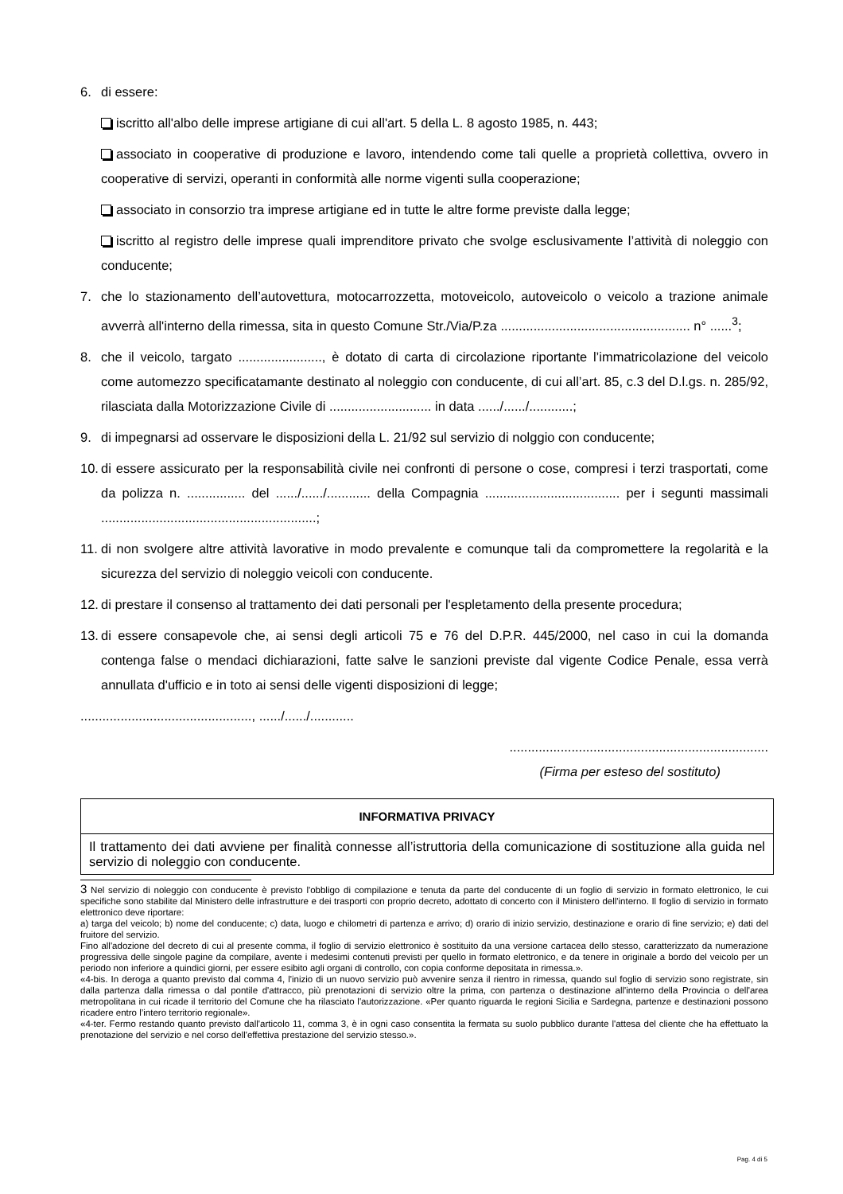6. di essere:
iscritto all'albo delle imprese artigiane di cui all'art. 5 della L. 8 agosto 1985, n. 443;
associato in cooperative di produzione e lavoro, intendendo come tali quelle a proprietà collettiva, ovvero in cooperative di servizi, operanti in conformità alle norme vigenti sulla cooperazione;
associato in consorzio tra imprese artigiane ed in tutte le altre forme previste dalla legge;
iscritto al registro delle imprese quali imprenditore privato che svolge esclusivamente l’attività di noleggio con conducente;
7. che lo stazionamento dell’autovettura, motocarrozzetta, motoveicolo, autoveicolo o veicolo a trazione animale avverrà all'interno della rimessa, sita in questo Comune Str./Via/P.za .................................................... n° ......<sup>3</sup>;
8. che il veicolo, targato ......................., è dotato di carta di circolazione riportante l’immatricolazione del veicolo come automezzo specificatamante destinato al noleggio con conducente, di cui all’art. 85, c.3 del D.l.gs. n. 285/92, rilasciata dalla Motorizzazione Civile di ............................ in data ....../....../............;
9. di impegnarsi ad osservare le disposizioni della L. 21/92 sul servizio di nolggio con conducente;
10. di essere assicurato per la responsabilità civile nei confronti di persone o cose, compresi i terzi trasportati, come da polizza n. ................ del ....../....../............ della Compagnia ..................................... per i segunti massimali ...........................................................;
11. di non svolgere altre attività lavorative in modo prevalente e comunque tali da compromettere la regolarità e la sicurezza del servizio di noleggio veicoli con conducente.
12. di prestare il consenso al trattamento dei dati personali per l'espletamento della presente procedura;
13. di essere consapevole che, ai sensi degli articoli 75 e 76 del D.P.R. 445/2000, nel caso in cui la domanda contenga false o mendaci dichiarazioni, fatte salve le sanzioni previste dal vigente Codice Penale, essa verrà annullata d'ufficio e in toto ai sensi delle vigenti disposizioni di legge;
..............................................., ....../....../............
.......................................................................
(Firma per esteso del sostituto)
| INFORMATIVA PRIVACY |
| --- |
| Il trattamento dei dati avviene per finalità connesse all’istruttoria della comunicazione di sostituzione alla guida nel servizio di noleggio con conducente. |
3 Nel servizio di noleggio con conducente è previsto l'obbligo di compilazione e tenuta da parte del conducente di un foglio di servizio in formato elettronico, le cui specifiche sono stabilite dal Ministero delle infrastrutture e dei trasporti con proprio decreto, adottato di concerto con il Ministero dell'interno. Il foglio di servizio in formato elettronico deve riportare:
a) targa del veicolo; b) nome del conducente; c) data, luogo e chilometri di partenza e arrivo; d) orario di inizio servizio, destinazione e orario di fine servizio; e) dati del fruitore del servizio.
Fino all'adozione del decreto di cui al presente comma, il foglio di servizio elettronico è sostituito da una versione cartacea dello stesso, caratterizzato da numerazione progressiva delle singole pagine da compilare, avente i medesimi contenuti previsti per quello in formato elettronico, e da tenere in originale a bordo del veicolo per un periodo non inferiore a quindici giorni, per essere esibito agli organi di controllo, con copia conforme depositata in rimessa.».
«4-bis. In deroga a quanto previsto dal comma 4, l'inizio di un nuovo servizio può avvenire senza il rientro in rimessa, quando sul foglio di servizio sono registrate, sin dalla partenza dalla rimessa o dal pontile d'attracco, più prenotazioni di servizio oltre la prima, con partenza o destinazione all'interno della Provincia o dell'area metropolitana in cui ricade il territorio del Comune che ha rilasciato l'autorizzazione. «Per quanto riguarda le regioni Sicilia e Sardegna, partenze e destinazioni possono ricadere entro l’intero territorio regionale».
«4-ter. Fermo restando quanto previsto dall'articolo 11, comma 3, è in ogni caso consentita la fermata su suolo pubblico durante l'attesa del cliente che ha effettuato la prenotazione del servizio e nel corso dell'effettiva prestazione del servizio stesso.».
Pag. 4 di 5